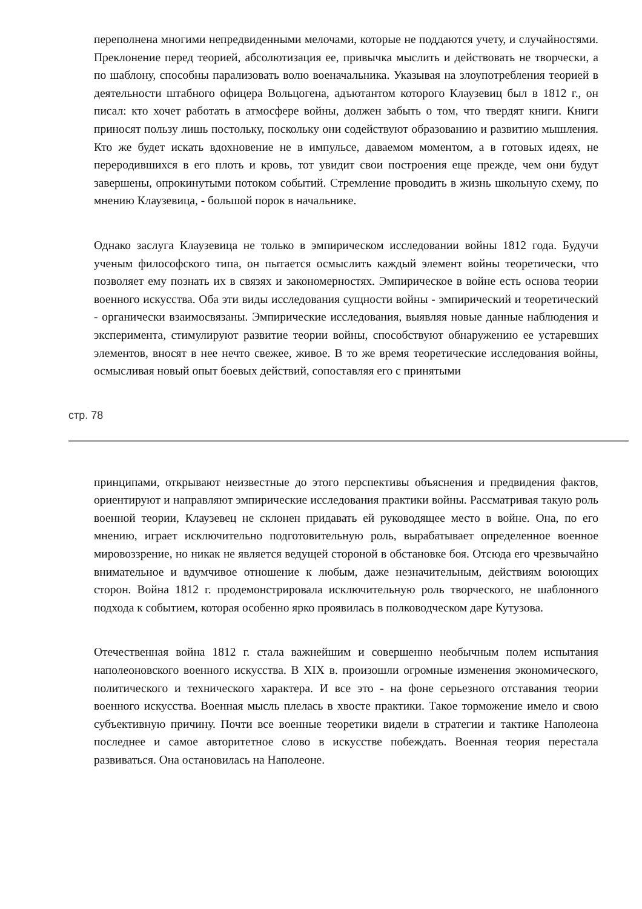переполнена многими непредвиденными мелочами, которые не поддаются учету, и случайностями. Преклонение перед теорией, абсолютизация ее, привычка мыслить и действовать не творчески, а по шаблону, способны парализовать волю военачальника. Указывая на злоупотребления теорией в деятельности штабного офицера Вольцогена, адъютантом которого Клаузевиц был в 1812 г., он писал: кто хочет работать в атмосфере войны, должен забыть о том, что твердят книги. Книги приносят пользу лишь постольку, поскольку они содействуют образованию и развитию мышления. Кто же будет искать вдохновение не в импульсе, даваемом моментом, а в готовых идеях, не переродившихся в его плоть и кровь, тот увидит свои построения еще прежде, чем они будут завершены, опрокинутыми потоком событий. Стремление проводить в жизнь школьную схему, по мнению Клаузевица, - большой порок в начальнике.
Однако заслуга Клаузевица не только в эмпирическом исследовании войны 1812 года. Будучи ученым философского типа, он пытается осмыслить каждый элемент войны теоретически, что позволяет ему познать их в связях и закономерностях. Эмпирическое в войне есть основа теории военного искусства. Оба эти виды исследования сущности войны - эмпирический и теоретический - органически взаимосвязаны. Эмпирические исследования, выявляя новые данные наблюдения и эксперимента, стимулируют развитие теории войны, способствуют обнаружению ее устаревших элементов, вносят в нее нечто свежее, живое. В то же время теоретические исследования войны, осмысливая новый опыт боевых действий, сопоставляя его с принятыми
стр. 78
принципами, открывают неизвестные до этого перспективы объяснения и предвидения фактов, ориентируют и направляют эмпирические исследования практики войны. Рассматривая такую роль военной теории, Клаузевец не склонен придавать ей руководящее место в войне. Она, по его мнению, играет исключительно подготовительную роль, вырабатывает определенное военное мировоззрение, но никак не является ведущей стороной в обстановке боя. Отсюда его чрезвычайно внимательное и вдумчивое отношение к любым, даже незначительным, действиям воюющих сторон. Война 1812 г. продемонстрировала исключительную роль творческого, не шаблонного подхода к событием, которая особенно ярко проявилась в полководческом даре Кутузова.
Отечественная война 1812 г. стала важнейшим и совершенно необычным полем испытания наполеоновского военного искусства. В XIX в. произошли огромные изменения экономического, политического и технического характера. И все это - на фоне серьезного отставания теории военного искусства. Военная мысль плелась в хвосте практики. Такое торможение имело и свою субъективную причину. Почти все военные теоретики видели в стратегии и тактике Наполеона последнее и самое авторитетное слово в искусстве побеждать. Военная теория перестала развиваться. Она остановилась на Наполеоне.